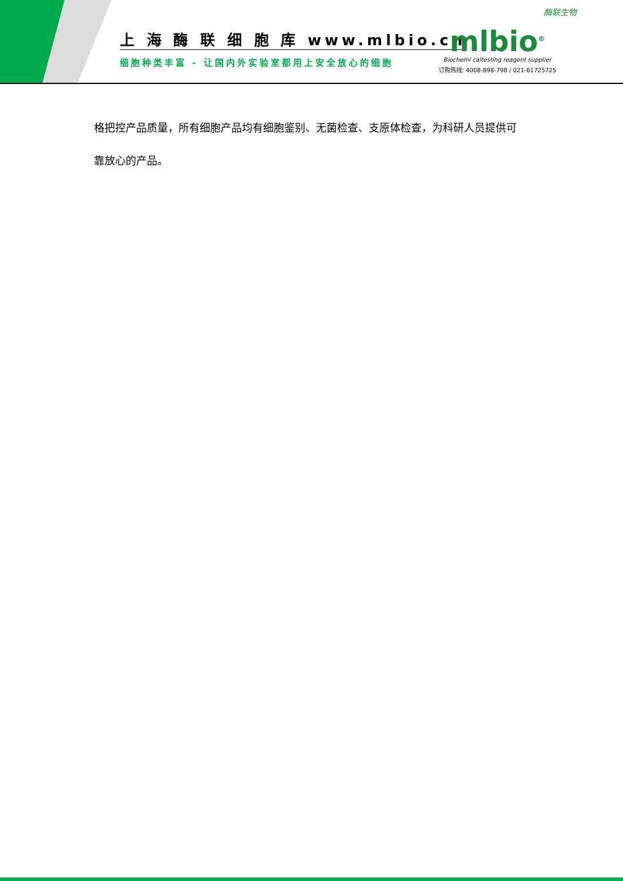上 海 酶 联 细 胞 库 www.mlbio.cn
细胞种类丰富 - 让国内外实验室都用上安全放心的细胞
酶联生物
mlbio<sup>®</sup>
Biochemi caltesting reagent supplier
订购热线: 4008-898-798 / 021-61725725
格把控产品质量，所有细胞产品均有细胞鉴别、无菌检查、支原体检查，为科研人员提供可
靠放心的产品。